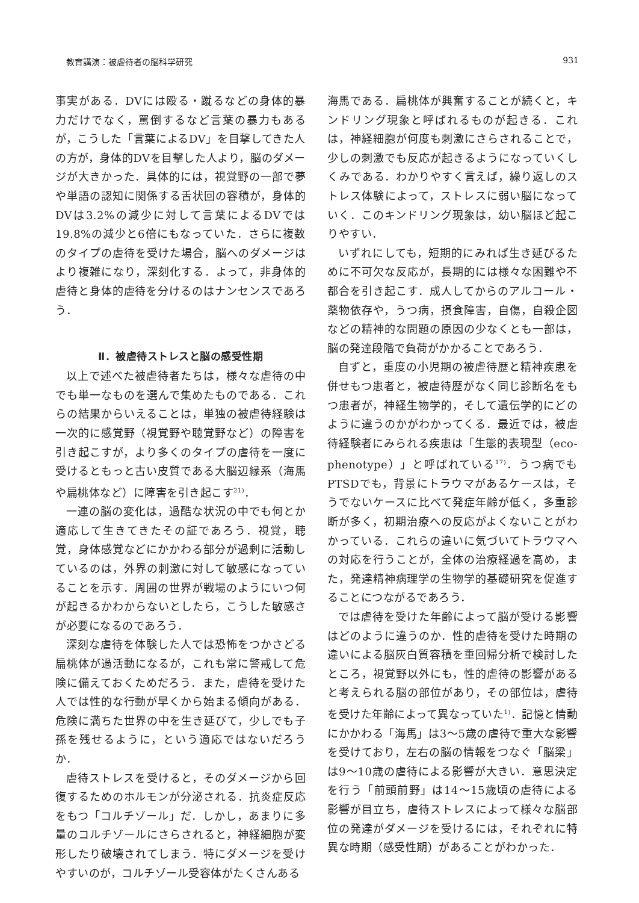教育講演：被虐待者の脳科学研究 931
事実がある．DVには殴る・蹴るなどの身体的暴力だけでなく，罵倒するなど言葉の暴力もあるが，こうした「言葉によるDV」を目撃してきた人の方が，身体的DVを目撃した人より，脳のダメージが大きかった．具体的には，視覚野の一部で夢や単語の認知に関係する舌状回の容積が，身体的DVは3.2%の減少に対して言葉によるDVでは19.8%の減少と6倍にもなっていた．さらに複数のタイプの虐待を受けた場合，脳へのダメージはより複雑になり，深刻化する．よって，非身体的虐待と身体的虐待を分けるのはナンセンスであろう．
Ⅱ．被虐待ストレスと脳の感受性期
以上で述べた被虐待者たちは，様々な虐待の中でも単一なものを選んで集めたものである．これらの結果からいえることは，単独の被虐待経験は一次的に感覚野（視覚野や聴覚野など）の障害を引き起こすが，より多くのタイプの虐待を一度に受けるともっと古い皮質である大脳辺縁系（海馬や扁桃体など）に障害を引き起こす<sup>21)</sup>．
一連の脳の変化は，過酷な状況の中でも何とか適応して生きてきたその証であろう．視覚，聴覚，身体感覚などにかかわる部分が過剰に活動しているのは，外界の刺激に対して敏感になっていることを示す．周囲の世界が戦場のようにいつ何が起きるかわからないとしたら，こうした敏感さが必要になるのであろう．
深刻な虐待を体験した人では恐怖をつかさどる扁桃体が過活動になるが，これも常に警戒して危険に備えておくためだろう．また，虐待を受けた人では性的な行動が早くから始まる傾向がある．危険に満ちた世界の中を生き延びて，少しでも子孫を残せるように，という適応ではないだろうか．
虐待ストレスを受けると，そのダメージから回復するためのホルモンが分泌される．抗炎症反応をもつ「コルチゾール」だ．しかし，あまりに多量のコルチゾールにさらされると，神経細胞が変形したり破壊されてしまう．特にダメージを受けやすいのが，コルチゾール受容体がたくさんある
海馬である．扁桃体が興奮することが続くと，キンドリング現象と呼ばれるものが起きる．これは，神経細胞が何度も刺激にさらされることで，少しの刺激でも反応が起きるようになっていくしくみである．わかりやすく言えば，繰り返しのストレス体験によって，ストレスに弱い脳になっていく．このキンドリング現象は，幼い脳ほど起こりやすい．
いずれにしても，短期的にみれば生き延びるために不可欠な反応が，長期的には様々な困難や不都合を引き起こす．成人してからのアルコール・薬物依存や，うつ病，摂食障害，自傷，自殺企図などの精神的な問題の原因の少なくとも一部は，脳の発達段階で負荷がかかることであろう．
自ずと，重度の小児期の被虐待歴と精神疾患を併せもつ患者と，被虐待歴がなく同じ診断名をもつ患者が，神経生物学的，そして遺伝学的にどのように違うのかがわかってくる．最近では，被虐待経験者にみられる疾患は「生態的表現型（eco-phenotype）」と呼ばれている<sup>17)</sup>．うつ病でもPTSDでも，背景にトラウマがあるケースは，そうでないケースに比べて発症年齢が低く，多重診断が多く，初期治療への反応がよくないことがわかっている．これらの違いに気づいてトラウマへの対応を行うことが，全体の治療経過を高め，また，発達精神病理学の生物学的基礎研究を促進することにつながるであろう．
では虐待を受けた年齢によって脳が受ける影響はどのように違うのか．性的虐待を受けた時期の違いによる脳灰白質容積を重回帰分析で検討したところ，視覚野以外にも，性的虐待の影響があると考えられる脳の部位があり，その部位は，虐待を受けた年齢によって異なっていた<sup>1)</sup>．記憶と情動にかかわる「海馬」は3〜5歳の虐待で重大な影響を受けており，左右の脳の情報をつなぐ「脳梁」は9〜10歳の虐待による影響が大きい．意思決定を行う「前頭前野」は14〜15歳頃の虐待による影響が目立ち，虐待ストレスによって様々な脳部位の発達がダメージを受けるには，それぞれに特異な時期（感受性期）があることがわかった．